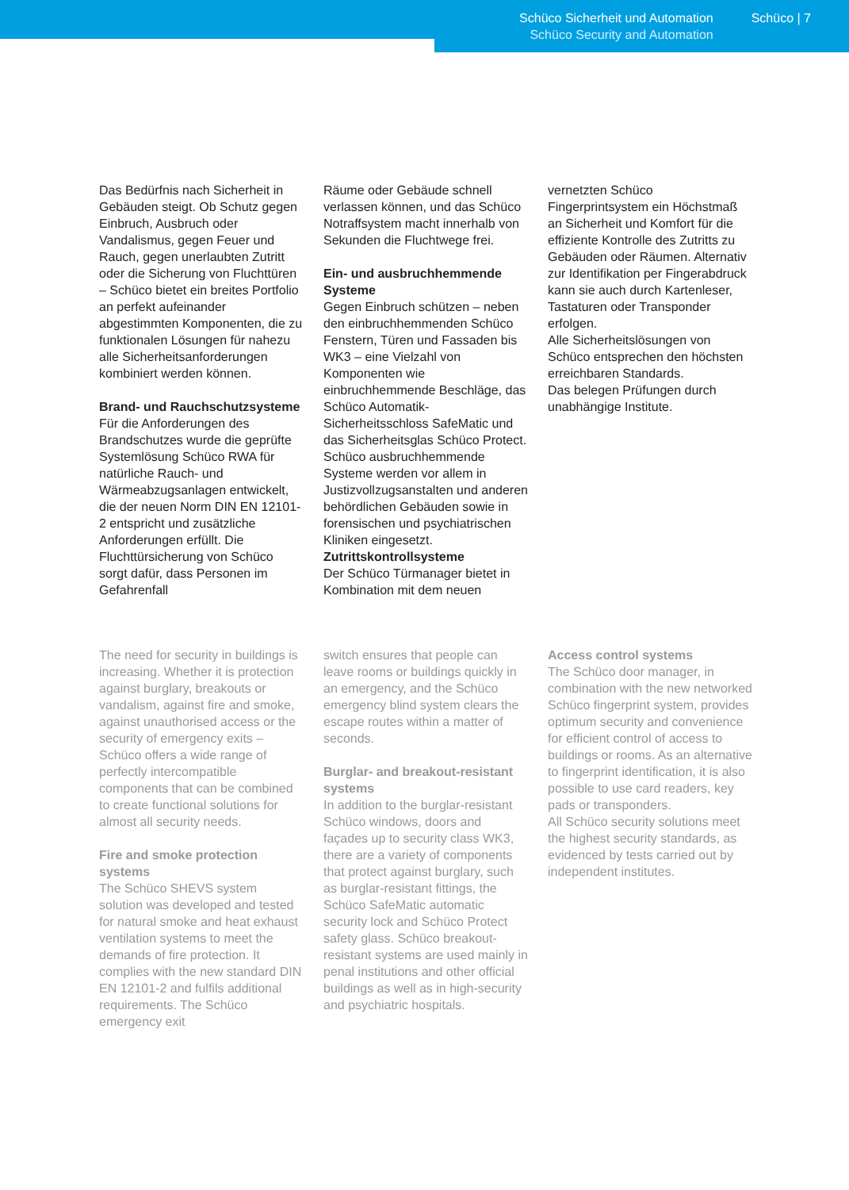Schüco Sicherheit und Automation
Schüco Security and Automation
Schüco | 7
Das Bedürfnis nach Sicherheit in Gebäuden steigt. Ob Schutz gegen Einbruch, Ausbruch oder Vandalismus, gegen Feuer und Rauch, gegen unerlaubten Zutritt oder die Sicherung von Fluchttüren – Schüco bietet ein breites Portfolio an perfekt aufeinander abgestimmten Komponenten, die zu funktionalen Lösungen für nahezu alle Sicherheitsanforderungen kombiniert werden können.
Brand- und Rauchschutzsysteme
Für die Anforderungen des Brandschutzes wurde die geprüfte Systemlösung Schüco RWA für natürliche Rauch- und Wärmeabzugsanlagen entwickelt, die der neuen Norm DIN EN 12101-2 entspricht und zusätzliche Anforderungen erfüllt. Die Fluchttürsicherung von Schüco sorgt dafür, dass Personen im Gefahrenfall
Räume oder Gebäude schnell verlassen können, und das Schüco Notraffsystem macht innerhalb von Sekunden die Fluchtwege frei.
Ein- und ausbruchhemmende Systeme
Gegen Einbruch schützen – neben den einbruchhemmenden Schüco Fenstern, Türen und Fassaden bis WK3 – eine Vielzahl von Komponenten wie einbruchhemmende Beschläge, das Schüco Automatik-Sicherheitsschloss SafeMatic und das Sicherheitsglas Schüco Protect. Schüco ausbruchhemmende Systeme werden vor allem in Justizvollzugsanstalten und anderen behördlichen Gebäuden sowie in forensischen und psychiatrischen Kliniken eingesetzt.
Zutrittskontrollsysteme
Der Schüco Türmanager bietet in Kombination mit dem neuen
vernetzten Schüco Fingerprintsystem ein Höchstmaß an Sicherheit und Komfort für die effiziente Kontrolle des Zutritts zu Gebäuden oder Räumen. Alternativ zur Identifikation per Fingerabdruck kann sie auch durch Kartenleser, Tastaturen oder Transponder erfolgen.
Alle Sicherheitslösungen von Schüco entsprechen den höchsten erreichbaren Standards.
Das belegen Prüfungen durch unabhängige Institute.
The need for security in buildings is increasing. Whether it is protection against burglary, breakouts or vandalism, against fire and smoke, against unauthorised access or the security of emergency exits – Schüco offers a wide range of perfectly intercompatible components that can be combined to create functional solutions for almost all security needs.
Fire and smoke protection systems
The Schüco SHEVS system solution was developed and tested for natural smoke and heat exhaust ventilation systems to meet the demands of fire protection. It complies with the new standard DIN EN 12101-2 and fulfils additional requirements. The Schüco emergency exit
switch ensures that people can leave rooms or buildings quickly in an emergency, and the Schüco emergency blind system clears the escape routes within a matter of seconds.
Burglar- and breakout-resistant systems
In addition to the burglar-resistant Schüco windows, doors and façades up to security class WK3, there are a variety of components that protect against burglary, such as burglar-resistant fittings, the Schüco SafeMatic automatic security lock and Schüco Protect safety glass. Schüco breakout-resistant systems are used mainly in penal institutions and other official buildings as well as in high-security and psychiatric hospitals.
Access control systems
The Schüco door manager, in combination with the new networked Schüco fingerprint system, provides optimum security and convenience for efficient control of access to buildings or rooms. As an alternative to fingerprint identification, it is also possible to use card readers, key pads or transponders.
All Schüco security solutions meet the highest security standards, as evidenced by tests carried out by independent institutes.